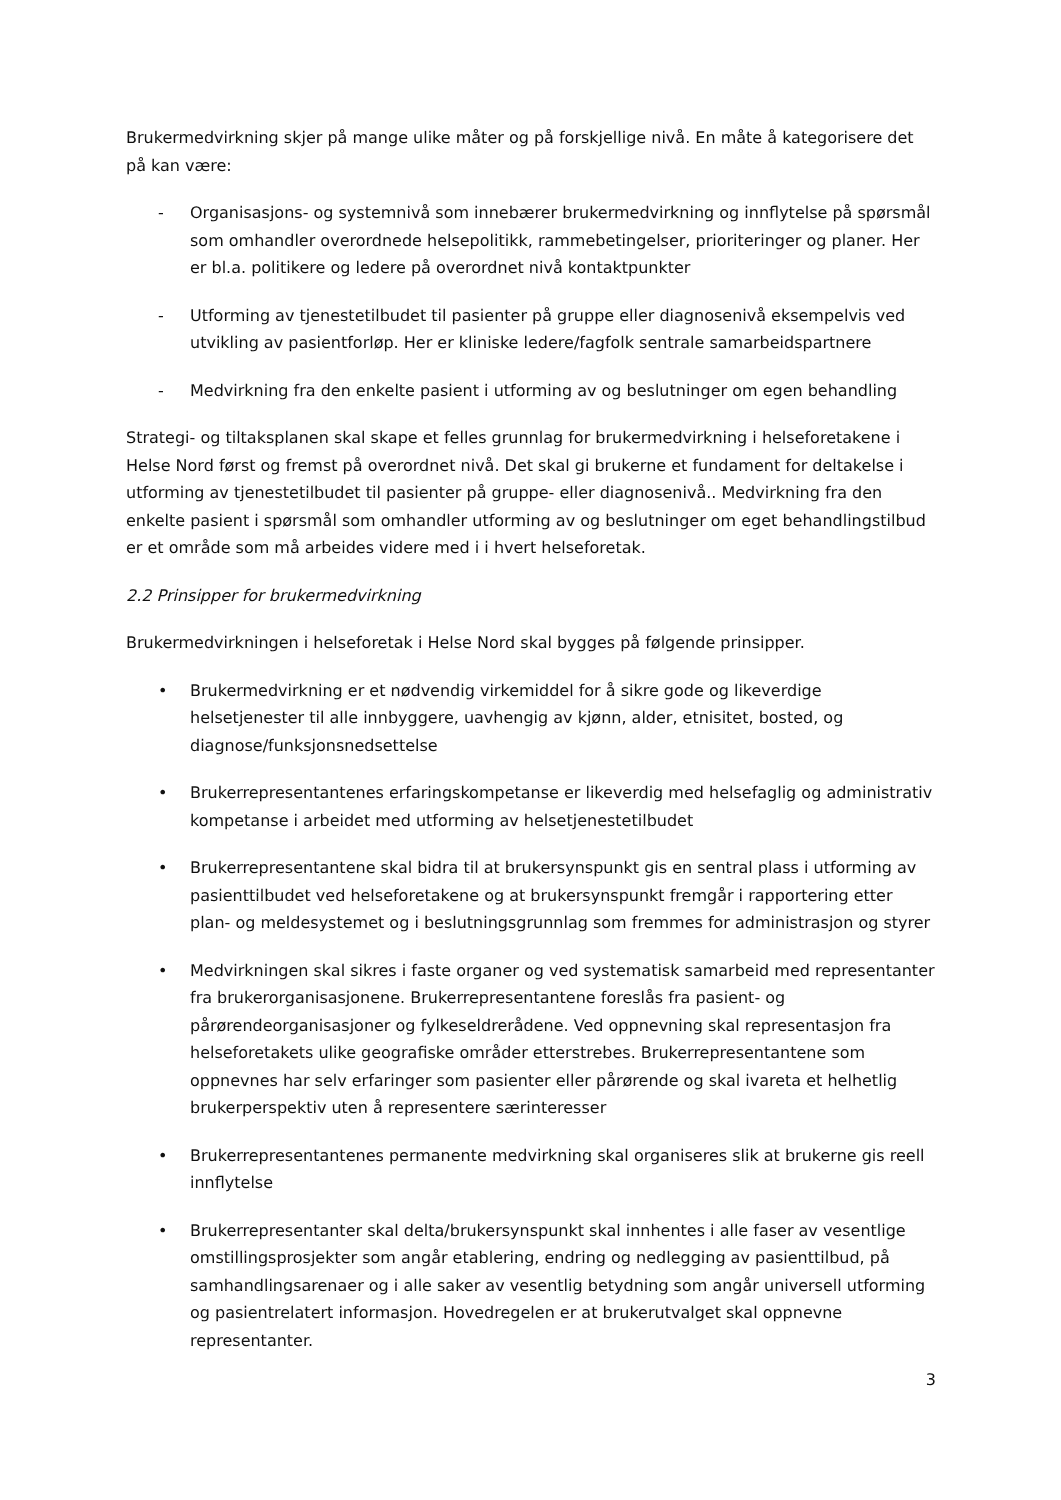Brukermedvirkning skjer på mange ulike måter og på forskjellige nivå. En måte å kategorisere det på kan være:
- Organisasjons- og systemnivå som innebærer brukermedvirkning og innflytelse på spørsmål som omhandler overordnede helsepolitikk, rammebetingelser, prioriteringer og planer. Her er bl.a. politikere og ledere på overordnet nivå kontaktpunkter
- Utforming av tjenestetilbudet til pasienter på gruppe eller diagnosenivå eksempelvis ved utvikling av pasientforløp. Her er kliniske ledere/fagfolk sentrale samarbeidspartnere
- Medvirkning fra den enkelte pasient i utforming av og beslutninger om egen behandling
Strategi- og tiltaksplanen skal skape et felles grunnlag for brukermedvirkning i helseforetakene i Helse Nord først og fremst på overordnet nivå. Det skal gi brukerne et fundament for deltakelse i utforming av tjenestetilbudet til pasienter på gruppe- eller diagnosenivå.. Medvirkning fra den enkelte pasient i spørsmål som omhandler utforming av og beslutninger om eget behandlingstilbud er et område som må arbeides videre med i i hvert helseforetak.
2.2 Prinsipper for brukermedvirkning
Brukermedvirkningen i helseforetak i Helse Nord skal bygges på følgende prinsipper.
• Brukermedvirkning er et nødvendig virkemiddel for å sikre gode og likeverdige helsetjenester til alle innbyggere, uavhengig av kjønn, alder, etnisitet, bosted, og diagnose/funksjonsnedsettelse
• Brukerrepresentantenes erfaringskompetanse er likeverdig med helsefaglig og administrativ kompetanse i arbeidet med utforming av helsetjenestetilbudet
• Brukerrepresentantene skal bidra til at brukersynspunkt gis en sentral plass i utforming av pasienttilbudet ved helseforetakene og at brukersynspunkt fremgår i rapportering etter plan- og meldesystemet og i beslutningsgrunnlag som fremmes for administrasjon og styrer
• Medvirkningen skal sikres i faste organer og ved systematisk samarbeid med representanter fra brukerorganisasjonene. Brukerrepresentantene foreslås fra pasient- og pårørendeorganisasjoner og fylkeseldrerådene. Ved oppnevning skal representasjon fra helseforetakets ulike geografiske områder etterstrebes. Brukerrepresentantene som oppnevnes har selv erfaringer som pasienter eller pårørende og skal ivareta et helhetlig brukerperspektiv uten å representere særinteresser
• Brukerrepresentantenes permanente medvirkning skal organiseres slik at brukerne gis reell innflytelse
• Brukerrepresentanter skal delta/brukersynspunkt skal innhentes i alle faser av vesentlige omstillingsprosjekter som angår etablering, endring og nedlegging av pasienttilbud, på samhandlingsarenaer og i alle saker av vesentlig betydning som angår universell utforming og pasientrelatert informasjon. Hovedregelen er at brukerutvalget skal oppnevne representanter.
3